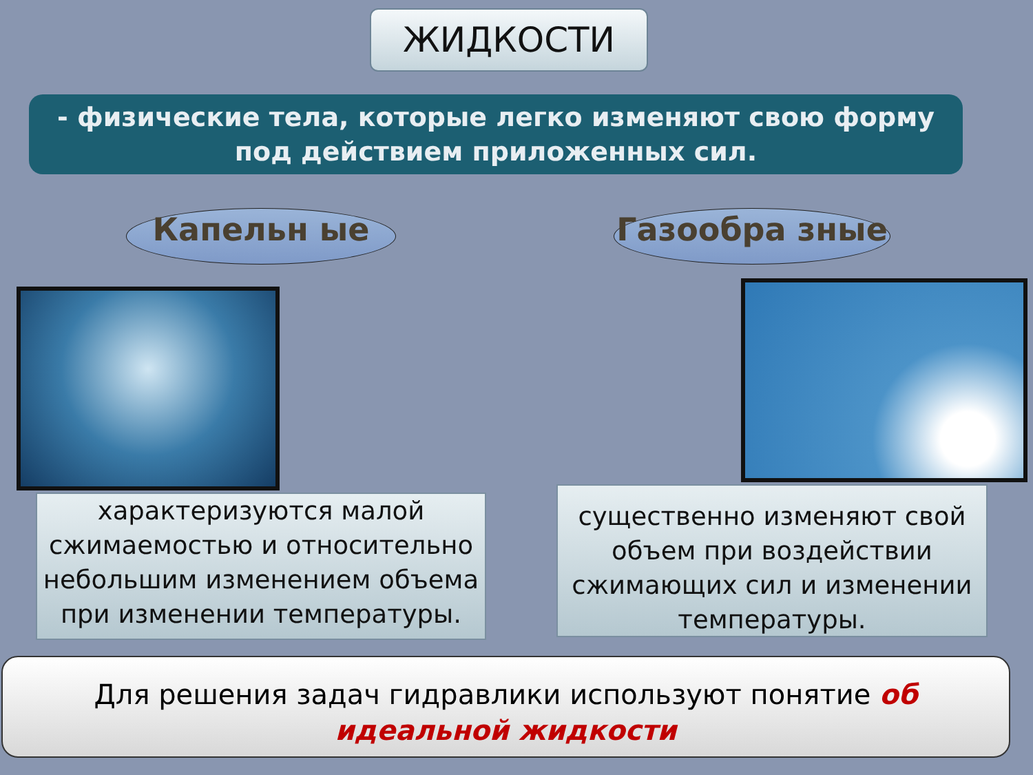ЖИДКОСТИ
- физические тела, которые легко изменяют свою форму под действием приложенных сил.
Капельн ые Газообра зные
характеризуются малой сжимаемостью и относительно небольшим изменением объема при изменении температуры.
существенно изменяют свой объем при воздействии сжимающих сил и изменении температуры.
Для решения задач гидравлики используют понятие об идеальной жидкости